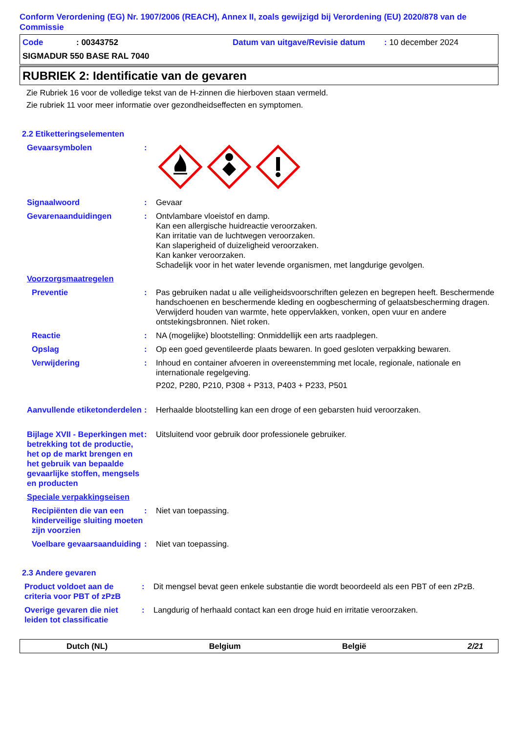Conform Verordening (EG) Nr. 1907/2006 (REACH), Annex II, zoals gewijzigd bij Verordening (EU) 2020/878 van de Commissie
Code: 00343752 Datum van uitgave/Revisie datum: 10 december 2024
SIGMADUR 550 BASE RAL 7040
RUBRIEK 2: Identificatie van de gevaren
Zie Rubriek 16 voor de volledige tekst van de H-zinnen die hierboven staan vermeld.
Zie rubriek 11 voor meer informatie over gezondheidseffecten en symptomen.
2.2 Etiketteringselementen
Gevaarsymbolen :
Signaalwoord : Gevaar
Gevarenaanduidingen : Ontvlambare vloeistof en damp.
Kan een allergische huidreactie veroorzaken.
Kan irritatie van de luchtwegen veroorzaken.
Kan slaperigheid of duizeligheid veroorzaken.
Kan kanker veroorzaken.
Schadelijk voor in het water levende organismen, met langdurige gevolgen.
Voorzorgsmaatregelen
Preventie : Pas gebruiken nadat u alle veiligheidsvoorschriften gelezen en begrepen heeft. Beschermende handschoenen en beschermende kleding en oogbescherming of gelaatsbescherming dragen. Verwijderd houden van warmte, hete oppervlakken, vonken, open vuur en andere ontstekingsbronnen. Niet roken.
Reactie : NA (mogelijke) blootstelling: Onmiddellijk een arts raadplegen.
Opslag : Op een goed geventileerde plaats bewaren. In goed gesloten verpakking bewaren.
Verwijdering : Inhoud en container afvoeren in overeenstemming met locale, regionale, nationale en internationale regelgeving.
P202, P280, P210, P308 + P313, P403 + P233, P501
Aanvullende etiketonderdelen
: Herhaalde blootstelling kan een droge of een gebarsten huid veroorzaken.
Bijlage XVII - Beperkingen met betrekking tot de productie, het op de markt brengen en het gebruik van bepaalde gevaarlijke stoffen, mengsels en producten
: Uitsluitend voor gebruik door professionele gebruiker.
Speciale verpakkingseisen
Recipiënten die van een kinderveilige sluiting moeten zijn voorzien
: Niet van toepassing.
Voelbare gevaarsaanduiding
: Niet van toepassing.
2.3 Andere gevaren
Product voldoet aan de criteria voor PBT of zPzB
: Dit mengsel bevat geen enkele substantie die wordt beoordeeld als een PBT of een zPzB.
Overige gevaren die niet leiden tot classificatie
: Langdurig of herhaald contact kan een droge huid en irritatie veroorzaken.
Dutch (NL) Belgium België 2/21